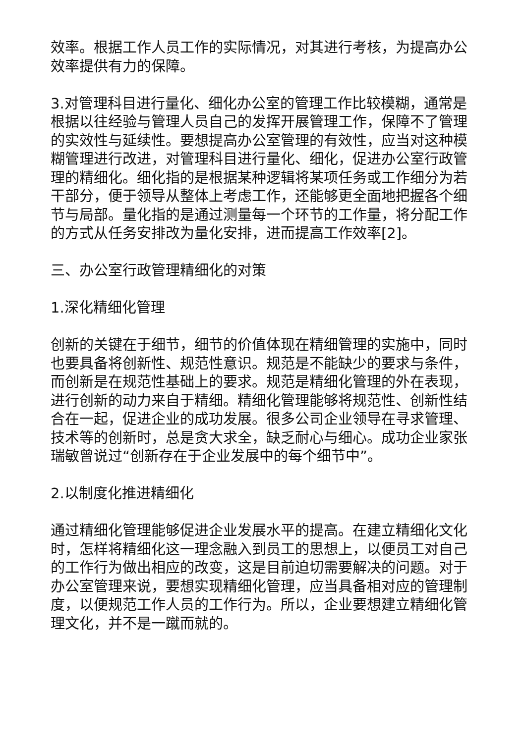效率。根据工作人员工作的实际情况，对其进行考核，为提高办公效率提供有力的保障。
3.对管理科目进行量化、细化办公室的管理工作比较模糊，通常是根据以往经验与管理人员自己的发挥开展管理工作，保障不了管理的实效性与延续性。要想提高办公室管理的有效性，应当对这种模糊管理进行改进，对管理科目进行量化、细化，促进办公室行政管理的精细化。细化指的是根据某种逻辑将某项任务或工作细分为若干部分，便于领导从整体上考虑工作，还能够更全面地把握各个细节与局部。量化指的是通过测量每一个环节的工作量，将分配工作的方式从任务安排改为量化安排，进而提高工作效率[2]。
三、办公室行政管理精细化的对策
1.深化精细化管理
创新的关键在于细节，细节的价值体现在精细管理的实施中，同时也要具备将创新性、规范性意识。规范是不能缺少的要求与条件，而创新是在规范性基础上的要求。规范是精细化管理的外在表现，进行创新的动力来自于精细。精细化管理能够将规范性、创新性结合在一起，促进企业的成功发展。很多公司企业领导在寻求管理、技术等的创新时，总是贪大求全，缺乏耐心与细心。成功企业家张瑞敏曾说过“创新存在于企业发展中的每个细节中”。
2.以制度化推进精细化
通过精细化管理能够促进企业发展水平的提高。在建立精细化文化时，怎样将精细化这一理念融入到员工的思想上，以便员工对自己的工作行为做出相应的改变，这是目前迫切需要解决的问题。对于办公室管理来说，要想实现精细化管理，应当具备相对应的管理制度，以便规范工作人员的工作行为。所以，企业要想建立精细化管理文化，并不是一蹴而就的。